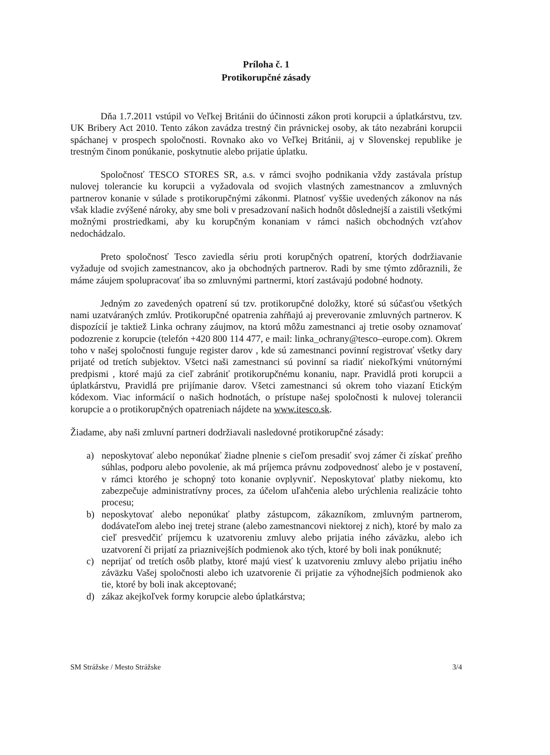Príloha č. 1
Protikorupčné zásady
Dňa 1.7.2011 vstúpil vo Veľkej Británii do účinnosti zákon proti korupcii a úplatkárstvu, tzv. UK Bribery Act 2010. Tento zákon zavádza trestný čin právnickej osoby, ak táto nezabráni korupcii spáchanej v prospech spoločnosti. Rovnako ako vo Veľkej Británii, aj v Slovenskej republike je trestným činom ponúkanie, poskytnutie alebo prijatie úplatku.
Spoločnosť TESCO STORES SR, a.s. v rámci svojho podnikania vždy zastávala prístup nulovej tolerancie ku korupcii a vyžadovala od svojich vlastných zamestnancov a zmluvných partnerov konanie v súlade s protikorupčnými zákonmi. Platnosť vyššie uvedených zákonov na nás však kladie zvýšené nároky, aby sme boli v presadzovaní našich hodnôt dôslednejší a zaistili všetkými možnými prostriedkami, aby ku korupčným konaniam v rámci našich obchodných vzťahov nedochádzalo.
Preto spoločnosť Tesco zaviedla sériu proti korupčných opatrení, ktorých dodržiavanie vyžaduje od svojich zamestnancov, ako ja obchodných partnerov. Radi by sme týmto zdôraznili, že máme záujem spolupracovať iba so zmluvnými partnermi, ktorí zastávajú podobné hodnoty.
Jedným zo zavedených opatrení sú tzv. protikorupčné doložky, ktoré sú súčasťou všetkých nami uzatváraných zmlúv. Protikorupčné opatrenia zahŕňajú aj preverovanie zmluvných partnerov. K dispozícií je taktiež Linka ochrany záujmov, na ktorú môžu zamestnanci aj tretie osoby oznamovať podozrenie z korupcie (telefón +420 800 114 477, e mail: linka_ochrany@tesco–europe.com). Okrem toho v našej spoločnosti funguje register darov , kde sú zamestnanci povinní registrovať všetky dary prijaté od tretích subjektov. Všetci naši zamestnanci sú povinní sa riadiť niekoľkými vnútornými predpismi , ktoré majú za cieľ zabrániť protikorupčnému konaniu, napr. Pravidlá proti korupcii a úplatkárstvu, Pravidlá pre prijímanie darov. Všetci zamestnanci sú okrem toho viazaní Etickým kódexom. Viac informácií o našich hodnotách, o prístupe našej spoločnosti k nulovej tolerancii korupcie a o protikorupčných opatreniach nájdete na www.itesco.sk.
Žiadame, aby naši zmluvní partneri dodržiavali nasledovné protikorupčné zásady:
a) neposkytovať alebo neponúkať žiadne plnenie s cieľom presadiť svoj zámer či získať preňho súhlas, podporu alebo povolenie, ak má príjemca právnu zodpovednosť alebo je v postavení, v rámci ktorého je schopný toto konanie ovplyvniť. Neposkytovať platby niekomu, kto zabezpečuje administratívny proces, za účelom uľahčenia alebo urýchlenia realizácie tohto procesu;
b) neposkytovať alebo neponúkať platby zástupcom, zákazníkom, zmluvným partnerom, dodávateľom alebo inej tretej strane (alebo zamestnancovi niektorej z nich), ktoré by malo za cieľ presvedčiť príjemcu k uzatvoreniu zmluvy alebo prijatia iného záväzku, alebo ich uzatvorení či prijatí za priaznivejších podmienok ako tých, ktoré by boli inak ponúknuté;
c) neprijať od tretích osôb platby, ktoré majú viesť k uzatvoreniu zmluvy alebo prijatiu iného záväzku Vašej spoločnosti alebo ich uzatvorenie či prijatie za výhodnejších podmienok ako tie, ktoré by boli inak akceptované;
d) zákaz akejkoľvek formy korupcie alebo úplatkárstva;
SM Strážske / Mesto Strážske 3/4